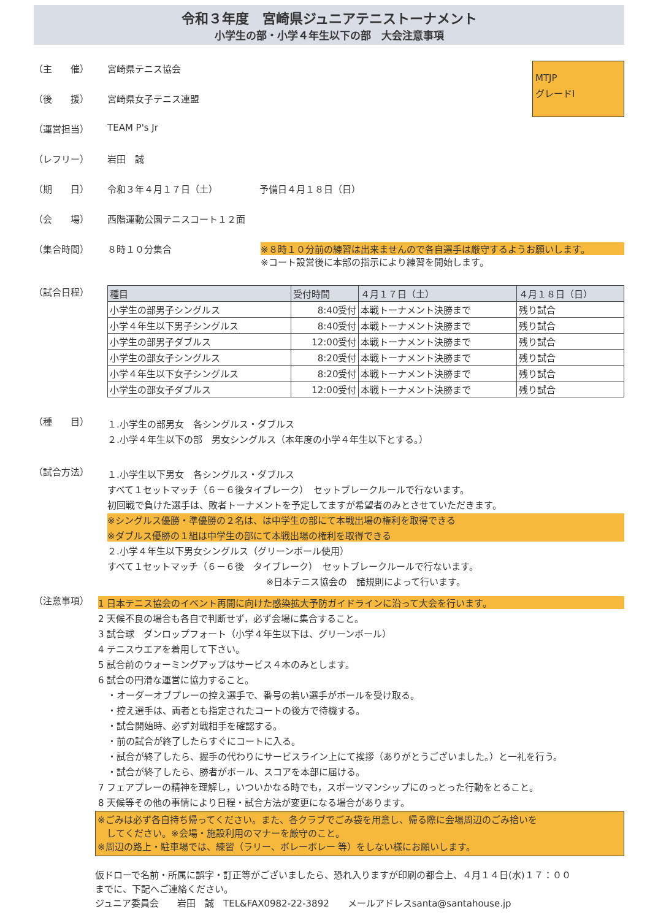令和３年度　宮崎県ジュニアテニストーナメント
小学生の部・小学４年生以下の部　大会注意事項
MTJP
グレードⅠ
（主　　催） 宮崎県テニス協会
（後　　援） 宮崎県女子テニス連盟
（運営担当） TEAM P's Jr
（レフリー） 岩田　誠
（期　　日） 令和３年４月１７日（土）　　　　　予備日４月１８日（日）
（会　　場） 西階運動公園テニスコート１２面
（集合時間） ８時１０分集合 ※８時１０分前の練習は出来ませんので各自選手は厳守するようお願いします。
※コート設営後に本部の指示により練習を開始します。
（試合日程）
| 種目 | 受付時間 | ４月１７日（土） | ４月１８日（日） |
| --- | --- | --- | --- |
| 小学生の部男子シングルス | 8:40受付 | 本戦トーナメント決勝まで | 残り試合 |
| 小学４年生以下男子シングルス | 8:40受付 | 本戦トーナメント決勝まで | 残り試合 |
| 小学生の部男子ダブルス | 12:00受付 | 本戦トーナメント決勝まで | 残り試合 |
| 小学生の部女子シングルス | 8:20受付 | 本戦トーナメント決勝まで | 残り試合 |
| 小学４年生以下女子シングルス | 8:20受付 | 本戦トーナメント決勝まで | 残り試合 |
| 小学生の部女子ダブルス | 12:00受付 | 本戦トーナメント決勝まで | 残り試合 |
（種　　目）
１.小学生の部男女　各シングルス・ダブルス
２.小学４年生以下の部　男女シングルス（本年度の小学４年生以下とする。）
（試合方法）
１.小学生以下男女　各シングルス・ダブルス
すべて１セットマッチ（６－６後タイブレーク）　セットブレークルールで行ないます。
初回戦で負けた選手は、敗者トーナメントを予定してますが希望者のみとさせていただきます。
※シングルス優勝・準優勝の２名は、は中学生の部にて本戦出場の権利を取得できる
※ダブルス優勝の１組は中学生の部にて本戦出場の権利を取得できる
２.小学４年生以下男女シングルス（グリーンボール使用）
すべて１セットマッチ（６－６後　タイブレーク）　セットブレークルールで行ないます。
※日本テニス協会の　諸規則によって行います。
（注意事項）
1 日本テニス協会のイベント再開に向けた感染拡大予防ガイドラインに沿って大会を行います。
2 天候不良の場合も各自で判断せず，必ず会場に集合すること。
3 試合球　ダンロップフォート（小学４年生以下は、グリーンボール）
4 テニスウエアを着用して下さい。
5 試合前のウォーミングアップはサービス４本のみとします。
6 試合の円滑な運営に協力すること。
　・オーダーオブプレーの控え選手で、番号の若い選手がボールを受け取る。
　・控え選手は、両者とも指定されたコートの後方で待機する。
　・試合開始時、必ず対戦相手を確認する。
　・前の試合が終了したらすぐにコートに入る。
　・試合が終了したら、握手の代わりにサービスライン上にて挨拶（ありがとうございました。）と一礼を行う。
　・試合が終了したら、勝者がボール、スコアを本部に届ける。
7 フェアプレーの精神を理解し，いついかなる時でも，スポーツマンシップにのっとった行動をとること。
8 天候等その他の事情により日程・試合方法が変更になる場合があります。
※ごみは必ず各自持ち帰ってください。また、各クラブでごみ袋を用意し、帰る際に会場周辺のごみ拾いを
　してください。※会場・施設利用のマナーを厳守のこと。
※周辺の路上・駐車場では、練習（ラリー、ボレーボレー 等）をしない様にお願いします。
仮ドローで名前・所属に誤字・訂正等がございましたら、恐れ入りますが印刷の都合上、４月１４日(水)１７：００
までに、下記へご連絡ください。
ジュニア委員会　　岩田　誠　TEL&FAX0982-22-3892　　メールアドレスsanta@santahouse.jp